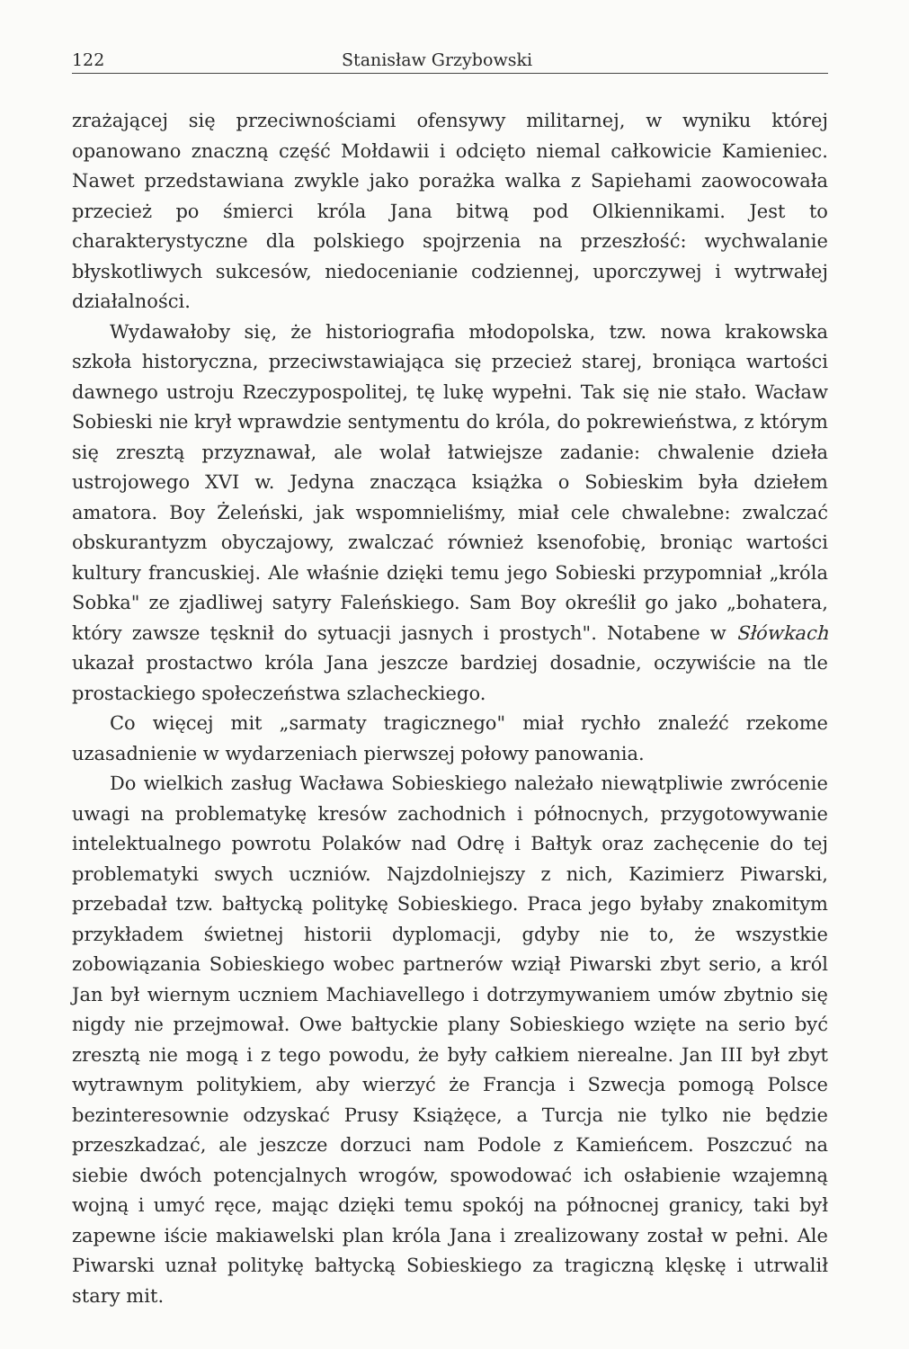122 Stanisław Grzybowski
zrażającej się przeciwnościami ofensywy militarnej, w wyniku której opanowano znaczną część Mołdawii i odcięto niemal całkowicie Kamieniec. Nawet przedstawiana zwykle jako porażka walka z Sapiehami zaowocowała przecież po śmierci króla Jana bitwą pod Olkiennikami. Jest to charakterystyczne dla polskiego spojrzenia na przeszłość: wychwalanie błyskotliwych sukcesów, niedocenianie codziennej, uporczywej i wytrwałej działalności.
Wydawałoby się, że historiografia młodopolska, tzw. nowa krakowska szkoła historyczna, przeciwstawiająca się przecież starej, broniąca wartości dawnego ustroju Rzeczypospolitej, tę lukę wypełni. Tak się nie stało. Wacław Sobieski nie krył wprawdzie sentymentu do króla, do pokrewieństwa, z którym się zresztą przyznawał, ale wolał łatwiejsze zadanie: chwalenie dzieła ustrojowego XVI w. Jedyna znacząca książka o Sobieskim była dziełem amatora. Boy Żeleński, jak wspomnieliśmy, miał cele chwalebne: zwalczać obskurantyzm obyczajowy, zwalczać również ksenofobię, broniąc wartości kultury francuskiej. Ale właśnie dzięki temu jego Sobieski przypomniał „króla Sobka" ze zjadliwej satyry Faleńskiego. Sam Boy określił go jako „bohatera, który zawsze tęsknił do sytuacji jasnych i prostych". Notabene w Słówkach ukazał prostactwo króla Jana jeszcze bardziej dosadnie, oczywiście na tle prostackiego społeczeństwa szlacheckiego.
Co więcej mit „sarmaty tragicznego" miał rychło znaleźć rzekome uzasadnienie w wydarzeniach pierwszej połowy panowania.
Do wielkich zasług Wacława Sobieskiego należało niewątpliwie zwrócenie uwagi na problematykę kresów zachodnich i północnych, przygotowywanie intelektualnego powrotu Polaków nad Odrę i Bałtyk oraz zachęcenie do tej problematyki swych uczniów. Najzdolniejszy z nich, Kazimierz Piwarski, przebadał tzw. bałtycką politykę Sobieskiego. Praca jego byłaby znakomitym przykładem świetnej historii dyplomacji, gdyby nie to, że wszystkie zobowiązania Sobieskiego wobec partnerów wziął Piwarski zbyt serio, a król Jan był wiernym uczniem Machiavellego i dotrzymywaniem umów zbytnio się nigdy nie przejmował. Owe bałtyckie plany Sobieskiego wzięte na serio być zresztą nie mogą i z tego powodu, że były całkiem nierealne. Jan III był zbyt wytrawnym politykiem, aby wierzyć że Francja i Szwecja pomogą Polsce bezinteresownie odzyskać Prusy Książęce, a Turcja nie tylko nie będzie przeszkadzać, ale jeszcze dorzuci nam Podole z Kamieńcem. Poszczuć na siebie dwóch potencjalnych wrogów, spowodować ich osłabienie wzajemną wojną i umyć ręce, mając dzięki temu spokój na północnej granicy, taki był zapewne iście makiawelski plan króla Jana i zrealizowany został w pełni. Ale Piwarski uznał politykę bałtycką Sobieskiego za tragiczną klęskę i utrwalił stary mit.